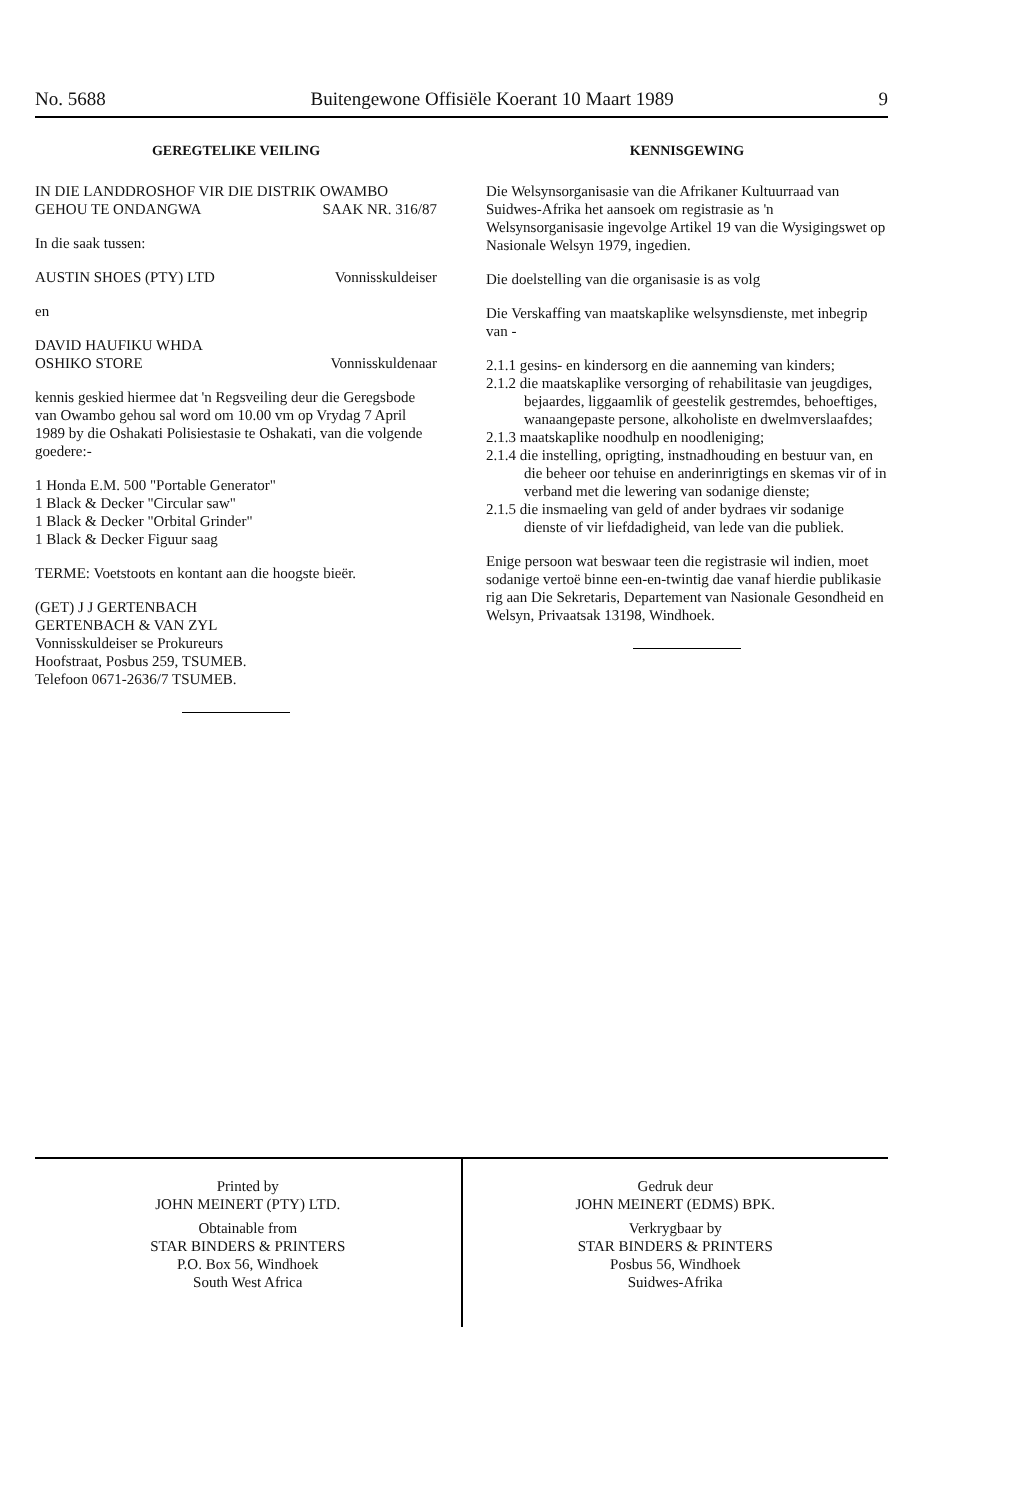No. 5688 Buitengewone Offisiële Koerant 10 Maart 1989 9
GEREGTELIKE VEILING
IN DIE LANDDROSHOF VIR DIE DISTRIK OWAMBO
GEHOU TE ONDANGWA SAAK NR. 316/87
In die saak tussen:
AUSTIN SHOES (PTY) LTD Vonnisskuldeiser
en
DAVID HAUFIKU WHDA
OSHIKO STORE Vonnisskuldenaar
kennis geskied hiermee dat 'n Regsveiling deur die Geregsbode van Owambo gehou sal word om 10.00 vm op Vrydag 7 April 1989 by die Oshakati Polisiestasie te Oshakati, van die volgende goedere:-
1 Honda E.M. 500 "Portable Generator"
1 Black & Decker "Circular saw"
1 Black & Decker "Orbital Grinder"
1 Black & Decker Figuur saag
TERME: Voetstoots en kontant aan die hoogste bieër.
(GET) J J GERTENBACH
GERTENBACH & VAN ZYL
Vonnisskuldeiser se Prokureurs
Hoofstraat, Posbus 259, TSUMEB.
Telefoon 0671-2636/7 TSUMEB.
KENNISGEWING
Die Welsynsorganisasie van die Afrikaner Kultuurraad van Suidwes-Afrika het aansoek om registrasie as 'n Welsynsorganisasie ingevolge Artikel 19 van die Wysigingswet op Nasionale Welsyn 1979, ingedien.
Die doelstelling van die organisasie is as volg
Die Verskaffing van maatskaplike welsynsdienste, met inbegrip van -
2.1.1 gesins- en kindersorg en die aanneming van kinders;
2.1.2 die maatskaplike versorging of rehabilitasie van jeugdiges, bejaardes, liggaamlik of geestelik gestremdes, behoeftiges, wanaangepaste persone, alkoholiste en dwelmverslaafdes;
2.1.3 maatskaplike noodhulp en noodleniging;
2.1.4 die instelling, oprigting, instnadhouding en bestuur van, en die beheer oor tehuise en anderinrigtings en skemas vir of in verband met die lewering van sodanige dienste;
2.1.5 die insmaeling van geld of ander bydraes vir sodanige dienste of vir liefdadigheid, van lede van die publiek.
Enige persoon wat beswaar teen die registrasie wil indien, moet sodanige vertoë binne een-en-twintig dae vanaf hierdie publikasie rig aan Die Sekretaris, Departement van Nasionale Gesondheid en Welsyn, Privaatsak 13198, Windhoek.
Printed by
JOHN MEINERT (PTY) LTD.
Obtainable from
STAR BINDERS & PRINTERS
P.O. Box 56, Windhoek
South West Africa
Gedruk deur
JOHN MEINERT (EDMS) BPK.
Verkrygbaar by
STAR BINDERS & PRINTERS
Posbus 56, Windhoek
Suidwes-Afrika